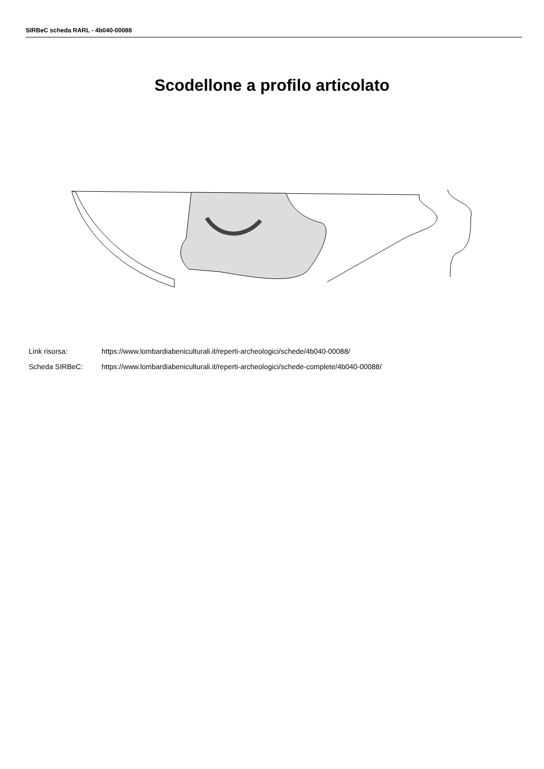SIRBeC scheda RARL - 4b040-00088
Scodellone a profilo articolato
Link risorsa: https://www.lombardiabeniculturali.it/reperti-archeologici/schede/4b040-00088/
Scheda SIRBeC: https://www.lombardiabeniculturali.it/reperti-archeologici/schede-complete/4b040-00088/